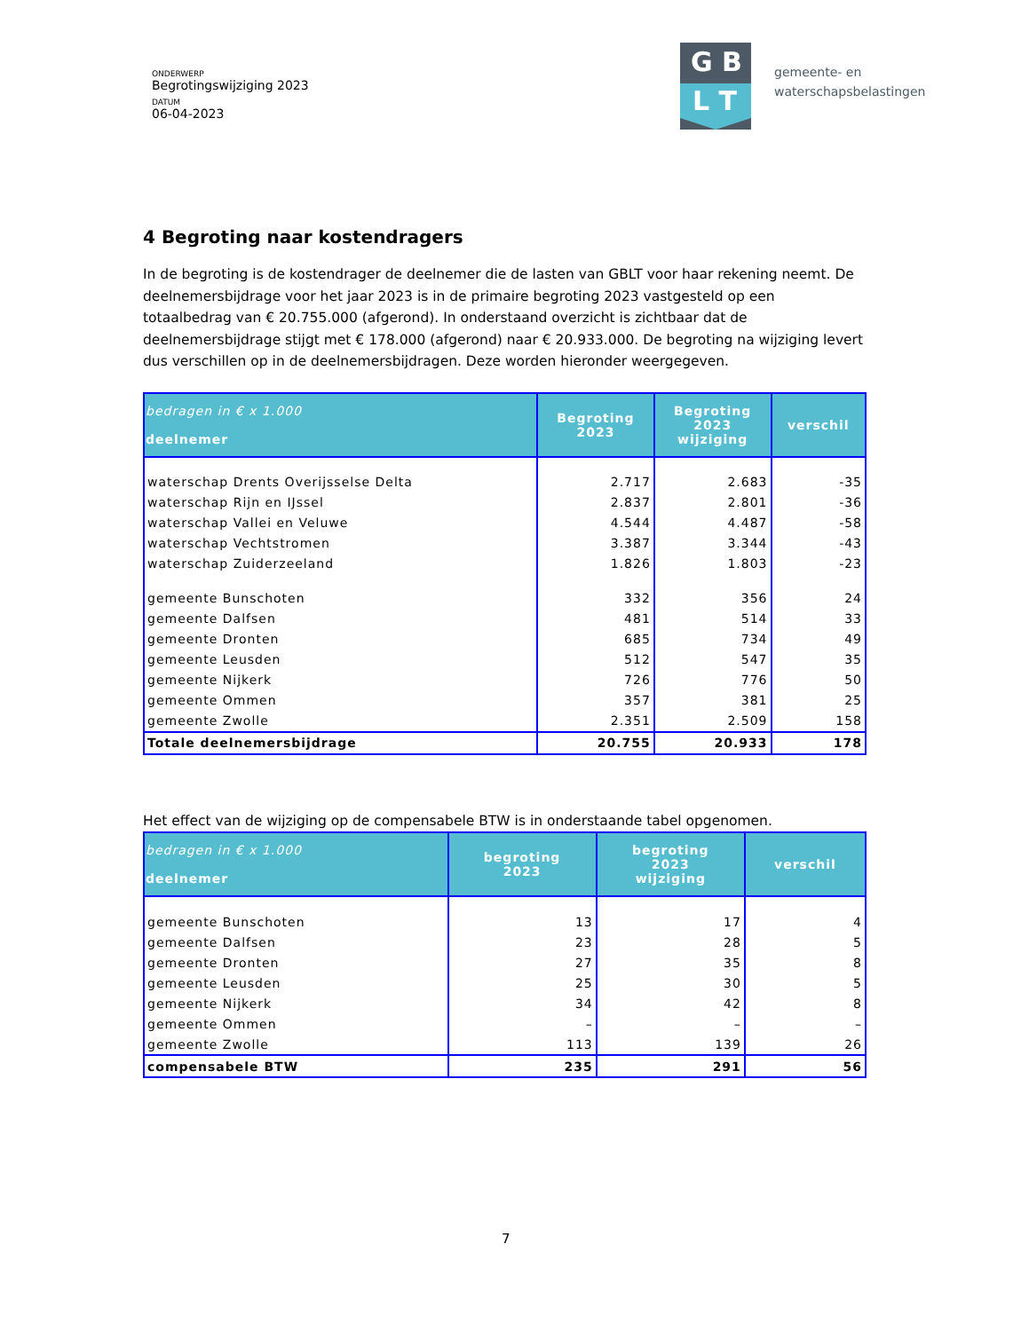ONDERWERP
Begrotingswijziging 2023
DATUM
06-04-2023
G B
L T
gemeente- en
waterschapsbelastingen
4 Begroting naar kostendragers
In de begroting is de kostendrager de deelnemer die de lasten van GBLT voor haar rekening neemt. De deelnemersbijdrage voor het jaar 2023 is in de primaire begroting 2023 vastgesteld op een totaalbedrag van € 20.755.000 (afgerond). In onderstaand overzicht is zichtbaar dat de deelnemersbijdrage stijgt met € 178.000 (afgerond) naar € 20.933.000. De begroting na wijziging levert dus verschillen op in de deelnemersbijdragen. Deze worden hieronder weergegeven.
| bedragen in € x 1.000 deelnemer | Begroting 2023 | Begroting 2023 wijziging | verschil |
| --- | --- | --- | --- |
| waterschap Drents Overijsselse Delta | 2.717 | 2.683 | -35 |
| waterschap Rijn en IJssel | 2.837 | 2.801 | -36 |
| waterschap Vallei en Veluwe | 4.544 | 4.487 | -58 |
| waterschap Vechtstromen | 3.387 | 3.344 | -43 |
| waterschap Zuiderzeeland | 1.826 | 1.803 | -23 |
| gemeente Bunschoten | 332 | 356 | 24 |
| gemeente Dalfsen | 481 | 514 | 33 |
| gemeente Dronten | 685 | 734 | 49 |
| gemeente Leusden | 512 | 547 | 35 |
| gemeente Nijkerk | 726 | 776 | 50 |
| gemeente Ommen | 357 | 381 | 25 |
| gemeente Zwolle | 2.351 | 2.509 | 158 |
| Totale deelnemersbijdrage | 20.755 | 20.933 | 178 |
Het effect van de wijziging op de compensabele BTW is in onderstaande tabel opgenomen.
| bedragen in € x 1.000 deelnemer | begroting 2023 | begroting 2023 wijziging | verschil |
| --- | --- | --- | --- |
| gemeente Bunschoten | 13 | 17 | 4 |
| gemeente Dalfsen | 23 | 28 | 5 |
| gemeente Dronten | 27 | 35 | 8 |
| gemeente Leusden | 25 | 30 | 5 |
| gemeente Nijkerk | 34 | 42 | 8 |
| gemeente Ommen | – | – | – |
| gemeente Zwolle | 113 | 139 | 26 |
| compensabele BTW | 235 | 291 | 56 |
7